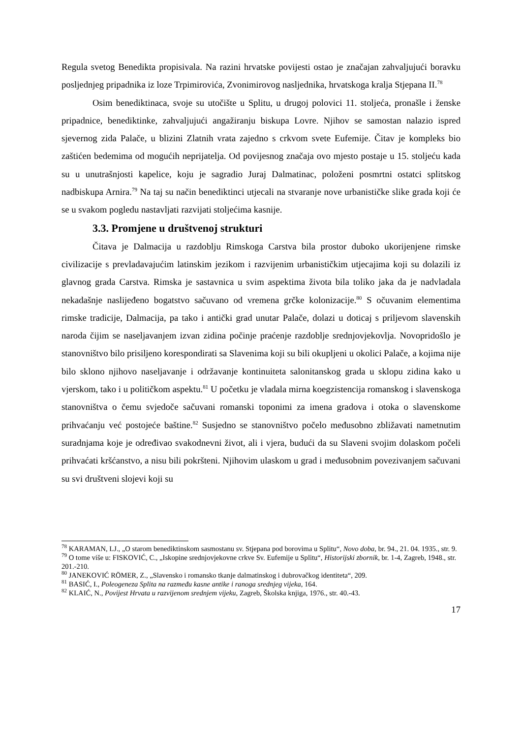Regula svetog Benedikta propisivala. Na razini hrvatske povijesti ostao je značajan zahvaljujući boravku posljednjeg pripadnika iz loze Trpimirovića, Zvonimirovog nasljednika, hrvatskoga kralja Stjepana II.<sup>78</sup>
Osim benediktinaca, svoje su utočište u Splitu, u drugoj polovici 11. stoljeća, pronašle i ženske pripadnice, benediktinke, zahvaljujući angažiranju biskupa Lovre. Njihov se samostan nalazio ispred sjevernog zida Palače, u blizini Zlatnih vrata zajedno s crkvom svete Eufemije. Čitav je kompleks bio zaštićen bedemima od mogućih neprijatelja. Od povijesnog značaja ovo mjesto postaje u 15. stoljeću kada su u unutrašnjosti kapelice, koju je sagradio Juraj Dalmatinac, položeni posmrtni ostatci splitskog nadbiskupa Arnira.<sup>79</sup> Na taj su način benediktinci utjecali na stvaranje nove urbanističke slike grada koji će se u svakom pogledu nastavljati razvijati stoljećima kasnije.
3.3. Promjene u društvenoj strukturi
Čitava je Dalmacija u razdoblju Rimskoga Carstva bila prostor duboko ukorijenjene rimske civilizacije s prevladavajućim latinskim jezikom i razvijenim urbanističkim utjecajima koji su dolazili iz glavnog grada Carstva. Rimska je sastavnica u svim aspektima života bila toliko jaka da je nadvladala nekadašnje naslijeđeno bogatstvo sačuvano od vremena grčke kolonizacije.<sup>80</sup> S očuvanim elementima rimske tradicije, Dalmacija, pa tako i antički grad unutar Palače, dolazi u doticaj s priljevom slavenskih naroda čijim se naseljavanjem izvan zidina počinje praćenje razdoblje srednjovjekovlja. Novopridošlo je stanovništvo bilo prisiljeno korespondirati sa Slavenima koji su bili okupljeni u okolici Palače, a kojima nije bilo sklono njihovo naseljavanje i održavanje kontinuiteta salonitanskog grada u sklopu zidina kako u vjerskom, tako i u političkom aspektu.<sup>81</sup> U početku je vladala mirna koegzistencija romanskog i slavenskoga stanovništva o čemu svjedoče sačuvani romanski toponimi za imena gradova i otoka o slavenskome prihvaćanju već postojeće baštine.<sup>82</sup> Susjedno se stanovništvo počelo međusobno zbližavati nametnutim suradnjama koje je određivao svakodnevni život, ali i vjera, budući da su Slaveni svojim dolaskom počeli prihvaćati kršćanstvo, a nisu bili pokršteni. Njihovim ulaskom u grad i međusobnim povezivanjem sačuvani su svi društveni slojevi koji su
<sup>78</sup> KARAMAN, LJ., „O starom benediktinskom sasmostanu sv. Stjepana pod borovima u Splitu“, Novo doba, br. 94., 21. 04. 1935., str. 9.
<sup>79</sup> O tome više u: FISKOVIĆ, C., „Iskopine srednjovjekovne crkve Sv. Eufemije u Splitu“, Historijski zbornik, br. 1-4, Zagreb, 1948., str. 201.-210.
<sup>80</sup> JANEKOVIĆ RÖMER, Z., „Slavensko i romansko tkanje dalmatinskog i dubrovačkog identiteta“, 209.
<sup>81</sup> BASIĆ, I., Poleogeneza Splita na razmeđu kasne antike i ranoga srednjeg vijeka, 164.
<sup>82</sup> KLAIĆ, N., Povijest Hrvata u razvijenom srednjem vijeku, Zagreb, Školska knjiga, 1976., str. 40.-43.
17